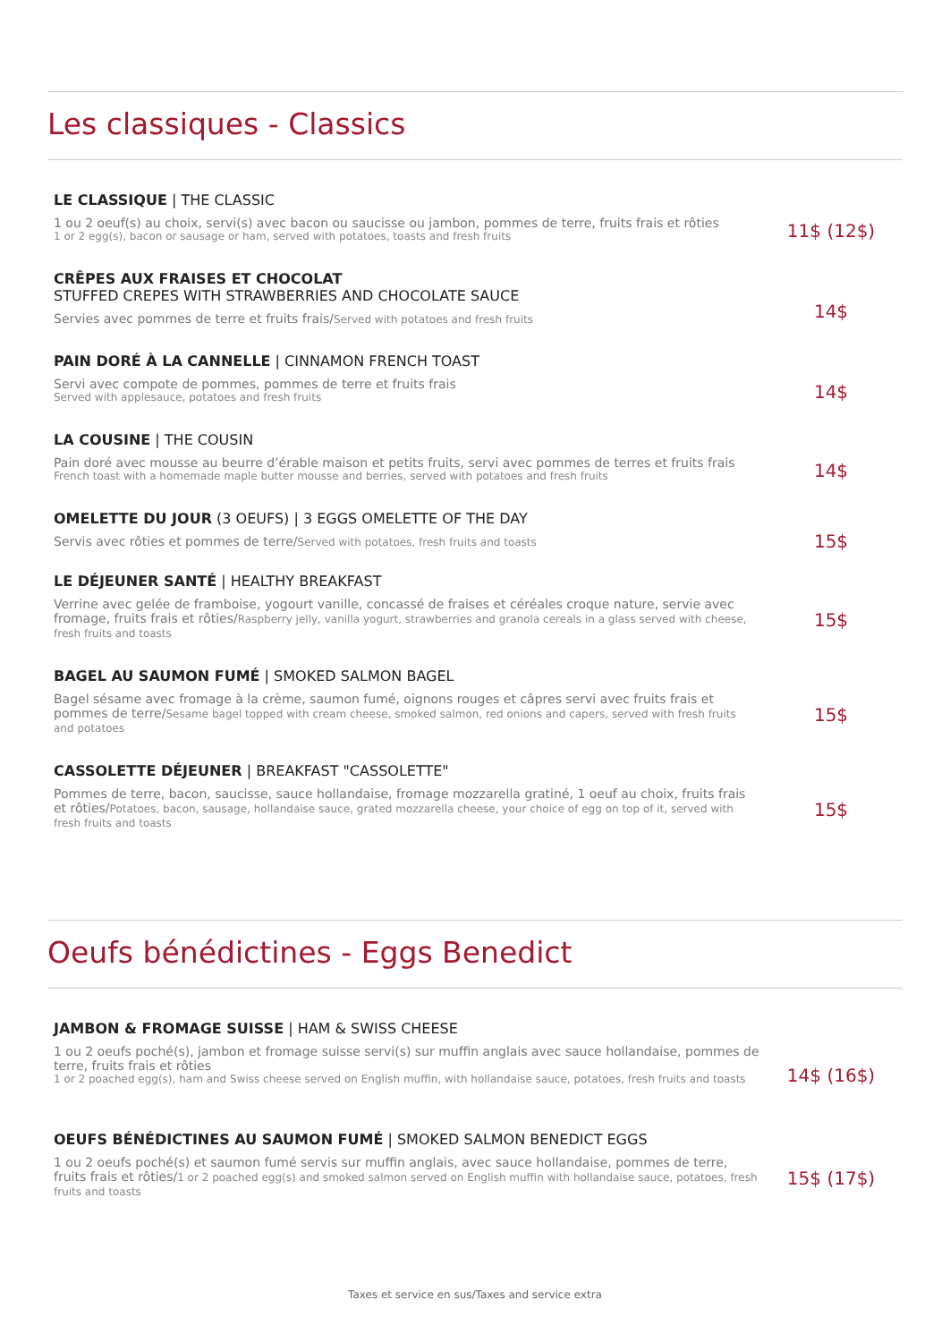Les classiques - Classics
LE CLASSIQUE | THE CLASSIC
1 ou 2 oeuf(s) au choix, servi(s) avec bacon ou saucisse ou jambon, pommes de terre, fruits frais et rôties
1 or 2 egg(s), bacon or sausage or ham, served with potatoes, toasts and fresh fruits
11$ (12$)
CRÊPES AUX FRAISES ET CHOCOLAT
STUFFED CREPES WITH STRAWBERRIES AND CHOCOLATE SAUCE
Servies avec pommes de terre et fruits frais/Served with potatoes and fresh fruits
14$
PAIN DORÉ À LA CANNELLE | CINNAMON FRENCH TOAST
Servi avec compote de pommes, pommes de terre et fruits frais
Served with applesauce, potatoes and fresh fruits
14$
LA COUSINE | THE COUSIN
Pain doré avec mousse au beurre d’érable maison et petits fruits, servi avec pommes de terres et fruits frais
French toast with a homemade maple butter mousse and berries, served with potatoes and fresh fruits
14$
OMELETTE DU JOUR (3 OEUFS) | 3 EGGS OMELETTE OF THE DAY
Servis avec rôties et pommes de terre/Served with potatoes, fresh fruits and toasts
15$
LE DÉJEUNER SANTÉ | HEALTHY BREAKFAST
Verrine avec gelée de framboise, yogourt vanille, concassé de fraises et céréales croque nature, servie avec fromage, fruits frais et rôties/Raspberry jelly, vanilla yogurt, strawberries and granola cereals in a glass served with cheese, fresh fruits and toasts
15$
BAGEL AU SAUMON FUMÉ | SMOKED SALMON BAGEL
Bagel sésame avec fromage à la crème, saumon fumé, oignons rouges et câpres servi avec fruits frais et pommes de terre/Sesame bagel topped with cream cheese, smoked salmon, red onions and capers, served with fresh fruits and potatoes
15$
CASSOLETTE DÉJEUNER | BREAKFAST "CASSOLETTE"
Pommes de terre, bacon, saucisse, sauce hollandaise, fromage mozzarella gratiné, 1 oeuf au choix, fruits frais et rôties/Potatoes, bacon, sausage, hollandaise sauce, grated mozzarella cheese, your choice of egg on top of it, served with fresh fruits and toasts
15$
Oeufs bénédictines - Eggs Benedict
JAMBON & FROMAGE SUISSE | HAM & SWISS CHEESE
1 ou 2 oeufs poché(s), jambon et fromage suisse servi(s) sur muffin anglais avec sauce hollandaise, pommes de terre, fruits frais et rôties
1 or 2 poached egg(s), ham and Swiss cheese served on English muffin, with hollandaise sauce, potatoes, fresh fruits and toasts
14$ (16$)
OEUFS BÉNÉDICTINES AU SAUMON FUMÉ | SMOKED SALMON BENEDICT EGGS
1 ou 2 oeufs poché(s) et saumon fumé servis sur muffin anglais, avec sauce hollandaise, pommes de terre, fruits frais et rôties/1 or 2 poached egg(s) and smoked salmon served on English muffin with hollandaise sauce, potatoes, fresh fruits and toasts
15$ (17$)
Taxes et service en sus/Taxes and service extra